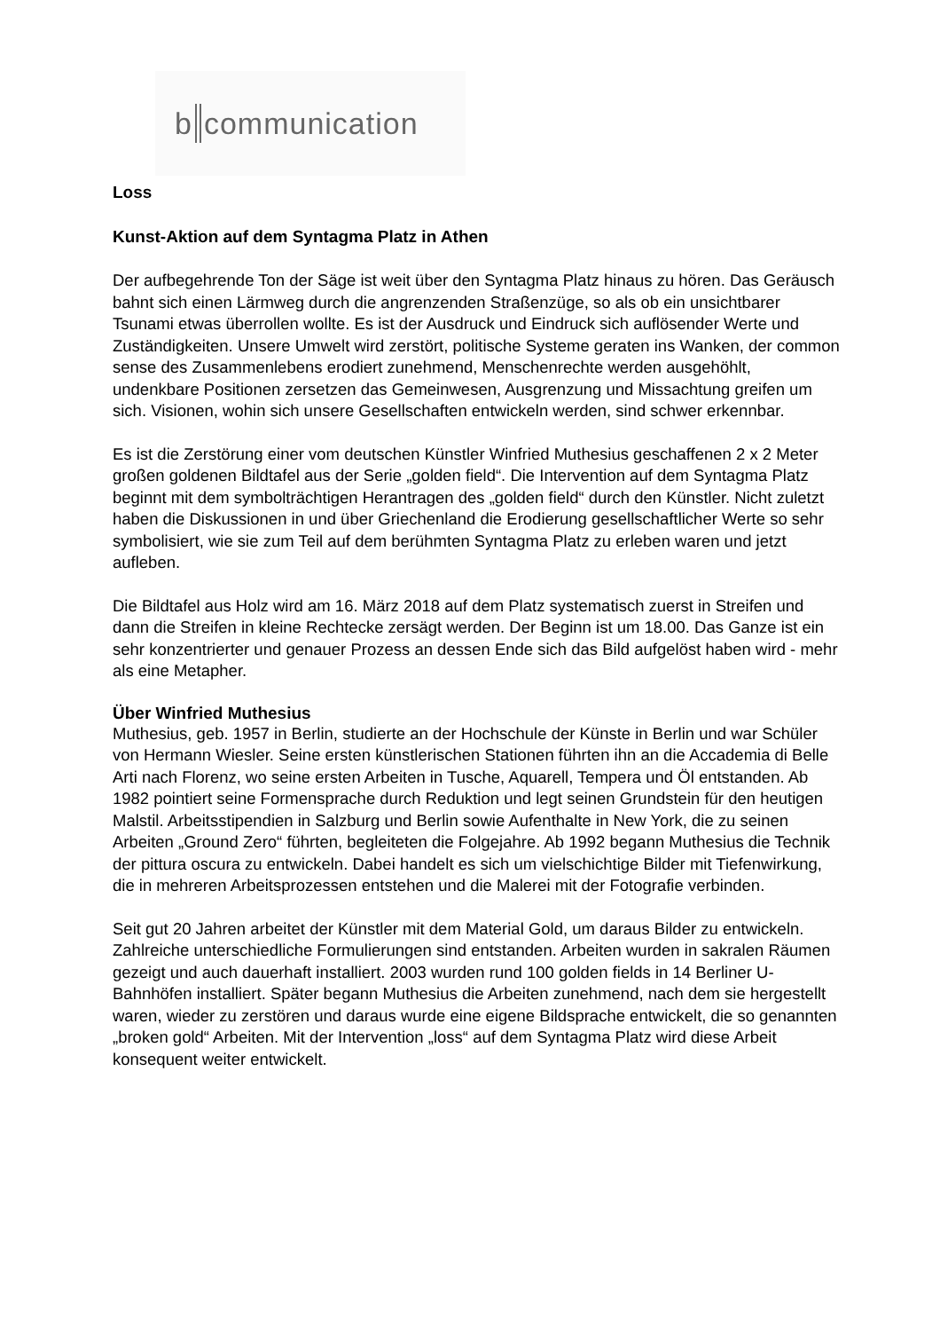b communication
Loss
Kunst-Aktion auf dem Syntagma Platz in Athen
Der aufbegehrende Ton der Säge ist weit über den Syntagma Platz hinaus zu hören. Das Geräusch bahnt sich einen Lärmweg durch die angrenzenden Straßenzüge, so als ob ein unsichtbarer Tsunami etwas überrollen wollte. Es ist der Ausdruck und Eindruck sich auflösender Werte und Zuständigkeiten. Unsere Umwelt wird zerstört, politische Systeme geraten ins Wanken, der common sense des Zusammenlebens erodiert zunehmend, Menschenrechte werden ausgehöhlt, undenkbare Positionen zersetzen das Gemeinwesen, Ausgrenzung und Missachtung greifen um sich. Visionen, wohin sich unsere Gesellschaften entwickeln werden, sind schwer erkennbar.
Es ist die Zerstörung einer vom deutschen Künstler Winfried Muthesius geschaffenen 2 x 2 Meter großen goldenen Bildtafel aus der Serie „golden field“. Die Intervention auf dem Syntagma Platz beginnt mit dem symbolträchtigen Herantragen des „golden field“ durch den Künstler. Nicht zuletzt haben die Diskussionen in und über Griechenland die Erodierung gesellschaftlicher Werte so sehr symbolisiert, wie sie zum Teil auf dem berühmten Syntagma Platz zu erleben waren und jetzt aufleben.
Die Bildtafel aus Holz wird am 16. März 2018 auf dem Platz systematisch zuerst in Streifen und dann die Streifen in kleine Rechtecke zersägt werden. Der Beginn ist um 18.00. Das Ganze ist ein sehr konzentrierter und genauer Prozess an dessen Ende sich das Bild aufgelöst haben wird - mehr als eine Metapher.
Über Winfried Muthesius
Muthesius, geb. 1957 in Berlin, studierte an der Hochschule der Künste in Berlin und war Schüler von Hermann Wiesler. Seine ersten künstlerischen Stationen führten ihn an die Accademia di Belle Arti nach Florenz, wo seine ersten Arbeiten in Tusche, Aquarell, Tempera und Öl entstanden. Ab 1982 pointiert seine Formensprache durch Reduktion und legt seinen Grundstein für den heutigen Malstil. Arbeitsstipendien in Salzburg und Berlin sowie Aufenthalte in New York, die zu seinen Arbeiten „Ground Zero“ führten, begleiteten die Folgejahre. Ab 1992 begann Muthesius die Technik der pittura oscura zu entwickeln. Dabei handelt es sich um vielschichtige Bilder mit Tiefenwirkung, die in mehreren Arbeitsprozessen entstehen und die Malerei mit der Fotografie verbinden.
Seit gut 20 Jahren arbeitet der Künstler mit dem Material Gold, um daraus Bilder zu entwickeln. Zahlreiche unterschiedliche Formulierungen sind entstanden. Arbeiten wurden in sakralen Räumen gezeigt und auch dauerhaft installiert. 2003 wurden rund 100 golden fields in 14 Berliner U-Bahnhöfen installiert. Später begann Muthesius die Arbeiten zunehmend, nach dem sie hergestellt waren, wieder zu zerstören und daraus wurde eine eigene Bildsprache entwickelt, die so genannten „broken gold“ Arbeiten. Mit der Intervention „loss“ auf dem Syntagma Platz wird diese Arbeit konsequent weiter entwickelt.